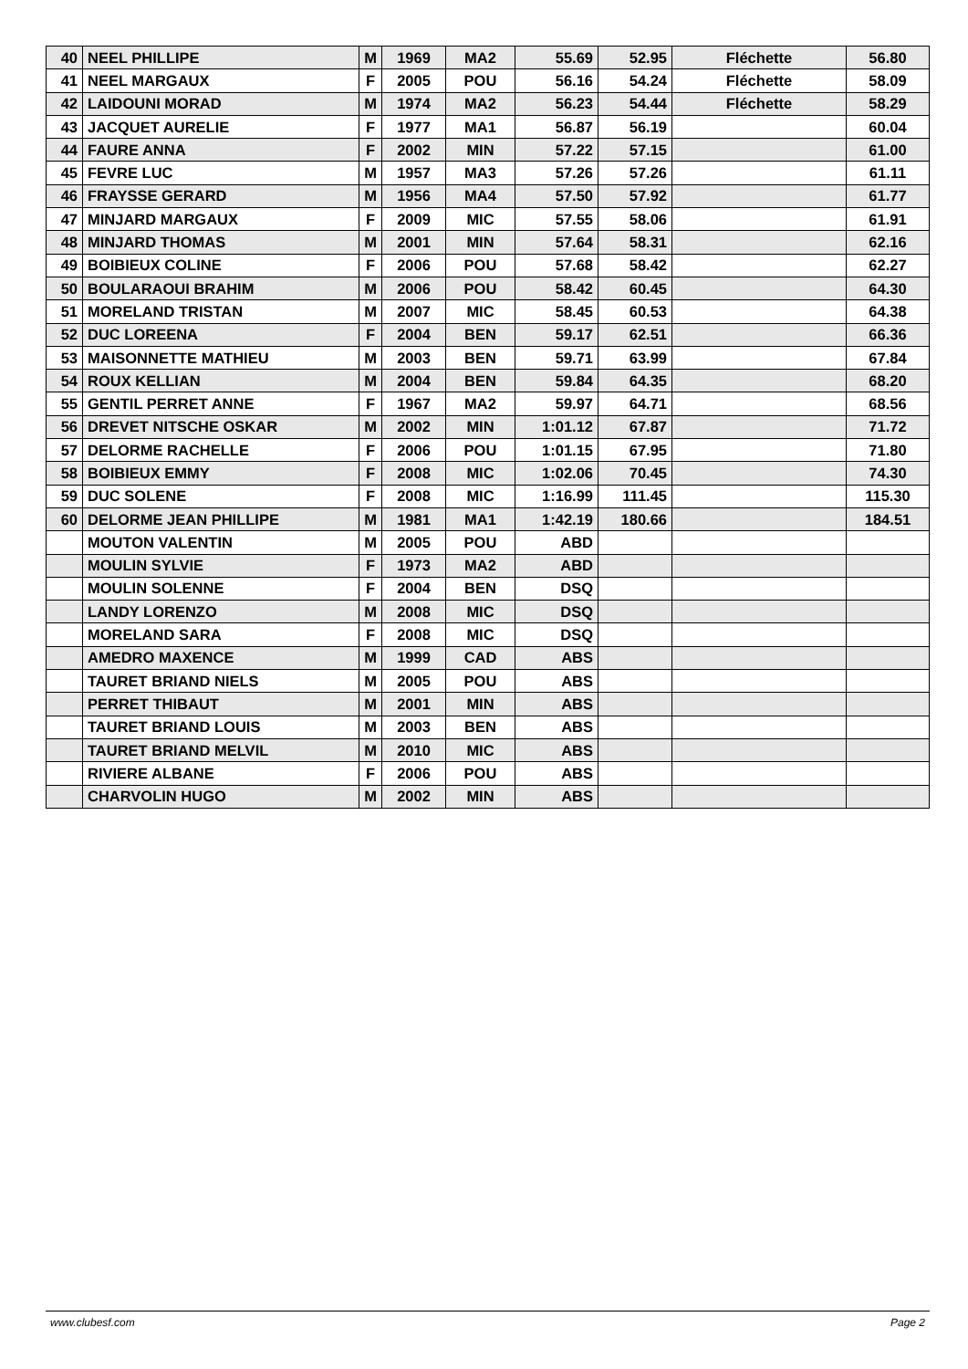| 40 | NEEL PHILLIPE | M | 1969 | MA2 | 55.69 | 52.95 | Fléchette | 56.80 |
| 41 | NEEL MARGAUX | F | 2005 | POU | 56.16 | 54.24 | Fléchette | 58.09 |
| 42 | LAIDOUNI MORAD | M | 1974 | MA2 | 56.23 | 54.44 | Fléchette | 58.29 |
| 43 | JACQUET AURELIE | F | 1977 | MA1 | 56.87 | 56.19 | | 60.04 |
| 44 | FAURE ANNA | F | 2002 | MIN | 57.22 | 57.15 | | 61.00 |
| 45 | FEVRE LUC | M | 1957 | MA3 | 57.26 | 57.26 | | 61.11 |
| 46 | FRAYSSE GERARD | M | 1956 | MA4 | 57.50 | 57.92 | | 61.77 |
| 47 | MINJARD MARGAUX | F | 2009 | MIC | 57.55 | 58.06 | | 61.91 |
| 48 | MINJARD THOMAS | M | 2001 | MIN | 57.64 | 58.31 | | 62.16 |
| 49 | BOIBIEUX COLINE | F | 2006 | POU | 57.68 | 58.42 | | 62.27 |
| 50 | BOULARAOUI BRAHIM | M | 2006 | POU | 58.42 | 60.45 | | 64.30 |
| 51 | MORELAND TRISTAN | M | 2007 | MIC | 58.45 | 60.53 | | 64.38 |
| 52 | DUC LOREENA | F | 2004 | BEN | 59.17 | 62.51 | | 66.36 |
| 53 | MAISONNETTE MATHIEU | M | 2003 | BEN | 59.71 | 63.99 | | 67.84 |
| 54 | ROUX KELLIAN | M | 2004 | BEN | 59.84 | 64.35 | | 68.20 |
| 55 | GENTIL PERRET ANNE | F | 1967 | MA2 | 59.97 | 64.71 | | 68.56 |
| 56 | DREVET NITSCHE OSKAR | M | 2002 | MIN | 1:01.12 | 67.87 | | 71.72 |
| 57 | DELORME RACHELLE | F | 2006 | POU | 1:01.15 | 67.95 | | 71.80 |
| 58 | BOIBIEUX EMMY | F | 2008 | MIC | 1:02.06 | 70.45 | | 74.30 |
| 59 | DUC SOLENE | F | 2008 | MIC | 1:16.99 | 111.45 | | 115.30 |
| 60 | DELORME JEAN PHILLIPE | M | 1981 | MA1 | 1:42.19 | 180.66 | | 184.51 |
| | MOUTON VALENTIN | M | 2005 | POU | ABD | | | |
| | MOULIN SYLVIE | F | 1973 | MA2 | ABD | | | |
| | MOULIN SOLENNE | F | 2004 | BEN | DSQ | | | |
| | LANDY LORENZO | M | 2008 | MIC | DSQ | | | |
| | MORELAND SARA | F | 2008 | MIC | DSQ | | | |
| | AMEDRO MAXENCE | M | 1999 | CAD | ABS | | | |
| | TAURET BRIAND NIELS | M | 2005 | POU | ABS | | | |
| | PERRET THIBAUT | M | 2001 | MIN | ABS | | | |
| | TAURET BRIAND LOUIS | M | 2003 | BEN | ABS | | | |
| | TAURET BRIAND MELVIL | M | 2010 | MIC | ABS | | | |
| | RIVIERE ALBANE | F | 2006 | POU | ABS | | | |
| | CHARVOLIN HUGO | M | 2002 | MIN | ABS | | | |
www.clubesf.com Page 2